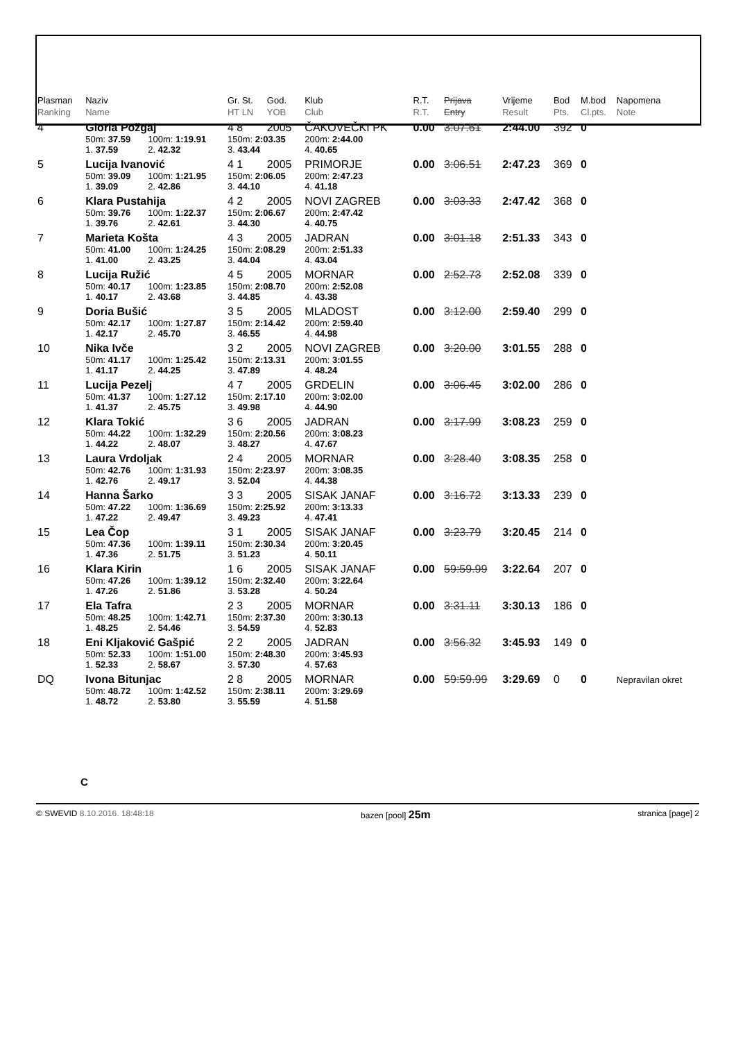| Plasman Ranking | Naziv Name | | Gr. St. HT LN | God. YOB | Klub Club | R.T. R.T. | Prijava Entry | Vrijeme Result | Bod Pts. | M.bod Cl.pts. | Napomena Note |
| --- | --- | --- | --- | --- | --- | --- | --- | --- | --- | --- | --- |
| 4 | Gloria Požgaj | | 4 8 | 2005 | ČAKOVEČKI PK | 0.00 | 3:07.61 | 2:44.00 | 392 | 0 | |
| | 50m: 37.59 | 100m: 1:19.91 | 150m: 2:03.35 | | 200m: 2:44.00 | | | | | | |
| | 1. 37.59 | 2. 42.32 | 3. 43.44 | | 4. 40.65 | | | | | | |
| 5 | Lucija Ivanović | | 4 1 | 2005 | PRIMORJE | 0.00 | 3:06.51 | 2:47.23 | 369 | 0 | |
| | 50m: 39.09 | 100m: 1:21.95 | 150m: 2:06.05 | | 200m: 2:47.23 | | | | | | |
| | 1. 39.09 | 2. 42.86 | 3. 44.10 | | 4. 41.18 | | | | | | |
| 6 | Klara Pustahija | | 4 2 | 2005 | NOVI ZAGREB | 0.00 | 3:03.33 | 2:47.42 | 368 | 0 | |
| | 50m: 39.76 | 100m: 1:22.37 | 150m: 2:06.67 | | 200m: 2:47.42 | | | | | | |
| | 1. 39.76 | 2. 42.61 | 3. 44.30 | | 4. 40.75 | | | | | | |
| 7 | Marieta Košta | | 4 3 | 2005 | JADRAN | 0.00 | 3:01.18 | 2:51.33 | 343 | 0 | |
| | 50m: 41.00 | 100m: 1:24.25 | 150m: 2:08.29 | | 200m: 2:51.33 | | | | | | |
| | 1. 41.00 | 2. 43.25 | 3. 44.04 | | 4. 43.04 | | | | | | |
| 8 | Lucija Ružić | | 4 5 | 2005 | MORNAR | 0.00 | 2:52.73 | 2:52.08 | 339 | 0 | |
| | 50m: 40.17 | 100m: 1:23.85 | 150m: 2:08.70 | | 200m: 2:52.08 | | | | | | |
| | 1. 40.17 | 2. 43.68 | 3. 44.85 | | 4. 43.38 | | | | | | |
| 9 | Doria Bušić | | 3 5 | 2005 | MLADOST | 0.00 | 3:12.00 | 2:59.40 | 299 | 0 | |
| | 50m: 42.17 | 100m: 1:27.87 | 150m: 2:14.42 | | 200m: 2:59.40 | | | | | | |
| | 1. 42.17 | 2. 45.70 | 3. 46.55 | | 4. 44.98 | | | | | | |
| 10 | Nika Ivče | | 3 2 | 2005 | NOVI ZAGREB | 0.00 | 3:20.00 | 3:01.55 | 288 | 0 | |
| | 50m: 41.17 | 100m: 1:25.42 | 150m: 2:13.31 | | 200m: 3:01.55 | | | | | | |
| | 1. 41.17 | 2. 44.25 | 3. 47.89 | | 4. 48.24 | | | | | | |
| 11 | Lucija Pezelj | | 4 7 | 2005 | GRDELIN | 0.00 | 3:06.45 | 3:02.00 | 286 | 0 | |
| | 50m: 41.37 | 100m: 1:27.12 | 150m: 2:17.10 | | 200m: 3:02.00 | | | | | | |
| | 1. 41.37 | 2. 45.75 | 3. 49.98 | | 4. 44.90 | | | | | | |
| 12 | Klara Tokić | | 3 6 | 2005 | JADRAN | 0.00 | 3:17.99 | 3:08.23 | 259 | 0 | |
| | 50m: 44.22 | 100m: 1:32.29 | 150m: 2:20.56 | | 200m: 3:08.23 | | | | | | |
| | 1. 44.22 | 2. 48.07 | 3. 48.27 | | 4. 47.67 | | | | | | |
| 13 | Laura Vrdoljak | | 2 4 | 2005 | MORNAR | 0.00 | 3:28.40 | 3:08.35 | 258 | 0 | |
| | 50m: 42.76 | 100m: 1:31.93 | 150m: 2:23.97 | | 200m: 3:08.35 | | | | | | |
| | 1. 42.76 | 2. 49.17 | 3. 52.04 | | 4. 44.38 | | | | | | |
| 14 | Hanna Šarko | | 3 3 | 2005 | SISAK JANAF | 0.00 | 3:16.72 | 3:13.33 | 239 | 0 | |
| | 50m: 47.22 | 100m: 1:36.69 | 150m: 2:25.92 | | 200m: 3:13.33 | | | | | | |
| | 1. 47.22 | 2. 49.47 | 3. 49.23 | | 4. 47.41 | | | | | | |
| 15 | Lea Čop | | 3 1 | 2005 | SISAK JANAF | 0.00 | 3:23.79 | 3:20.45 | 214 | 0 | |
| | 50m: 47.36 | 100m: 1:39.11 | 150m: 2:30.34 | | 200m: 3:20.45 | | | | | | |
| | 1. 47.36 | 2. 51.75 | 3. 51.23 | | 4. 50.11 | | | | | | |
| 16 | Klara Kirin | | 1 6 | 2005 | SISAK JANAF | 0.00 | 59:59.99 | 3:22.64 | 207 | 0 | |
| | 50m: 47.26 | 100m: 1:39.12 | 150m: 2:32.40 | | 200m: 3:22.64 | | | | | | |
| | 1. 47.26 | 2. 51.86 | 3. 53.28 | | 4. 50.24 | | | | | | |
| 17 | Ela Tafra | | 2 3 | 2005 | MORNAR | 0.00 | 3:31.11 | 3:30.13 | 186 | 0 | |
| | 50m: 48.25 | 100m: 1:42.71 | 150m: 2:37.30 | | 200m: 3:30.13 | | | | | | |
| | 1. 48.25 | 2. 54.46 | 3. 54.59 | | 4. 52.83 | | | | | | |
| 18 | Eni Kljaković Gašpić | | 2 2 | 2005 | JADRAN | 0.00 | 3:56.32 | 3:45.93 | 149 | 0 | |
| | 50m: 52.33 | 100m: 1:51.00 | 150m: 2:48.30 | | 200m: 3:45.93 | | | | | | |
| | 1. 52.33 | 2. 58.67 | 3. 57.30 | | 4. 57.63 | | | | | | |
| DQ | Ivona Bitunjac | | 2 8 | 2005 | MORNAR | 0.00 | 59:59.99 | 3:29.69 | 0 | 0 | Nepravilan okret |
| | 50m: 48.72 | 100m: 1:42.52 | 150m: 2:38.11 | | 200m: 3:29.69 | | | | | | |
| | 1. 48.72 | 2. 53.80 | 3. 55.59 | | 4. 51.58 | | | | | | |
C
© SWEVID 8.10.2016. 18:48:18 bazen [pool] 25m stranica [page] 2